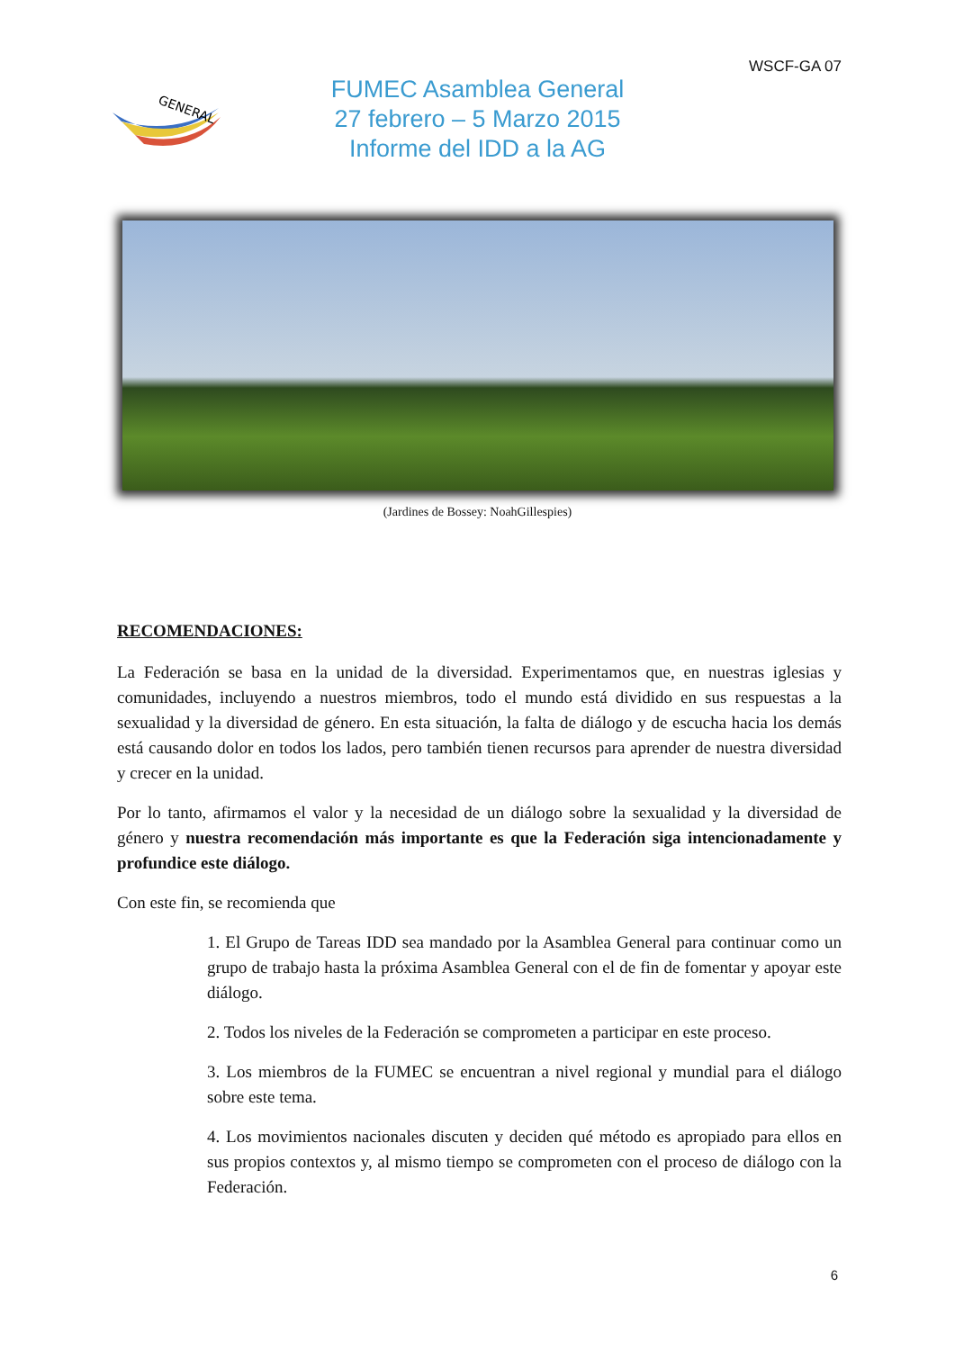WSCF-GA 07
GENERAL
FUMEC Asamblea General
27 febrero – 5 Marzo 2015
Informe del IDD a la AG
(Jardines de Bossey: NoahGillespies)
RECOMENDACIONES:
La Federación se basa en la unidad de la diversidad. Experimentamos que, en nuestras iglesias y comunidades, incluyendo a nuestros miembros, todo el mundo está dividido en sus respuestas a la sexualidad y la diversidad de género. En esta situación, la falta de diálogo y de escucha hacia los demás está causando dolor en todos los lados, pero también tienen recursos para aprender de nuestra diversidad y crecer en la unidad.
Por lo tanto, afirmamos el valor y la necesidad de un diálogo sobre la sexualidad y la diversidad de género y nuestra recomendación más importante es que la Federación siga intencionadamente y profundice este diálogo.
Con este fin, se recomienda que
1. El Grupo de Tareas IDD sea mandado por la Asamblea General para continuar como un grupo de trabajo hasta la próxima Asamblea General con el de fin de fomentar y apoyar este diálogo.
2. Todos los niveles de la Federación se comprometen a participar en este proceso.
3. Los miembros de la FUMEC se encuentran a nivel regional y mundial para el diálogo sobre este tema.
4. Los movimientos nacionales discuten y deciden qué método es apropiado para ellos en sus propios contextos y, al mismo tiempo se comprometen con el proceso de diálogo con la Federación.
6